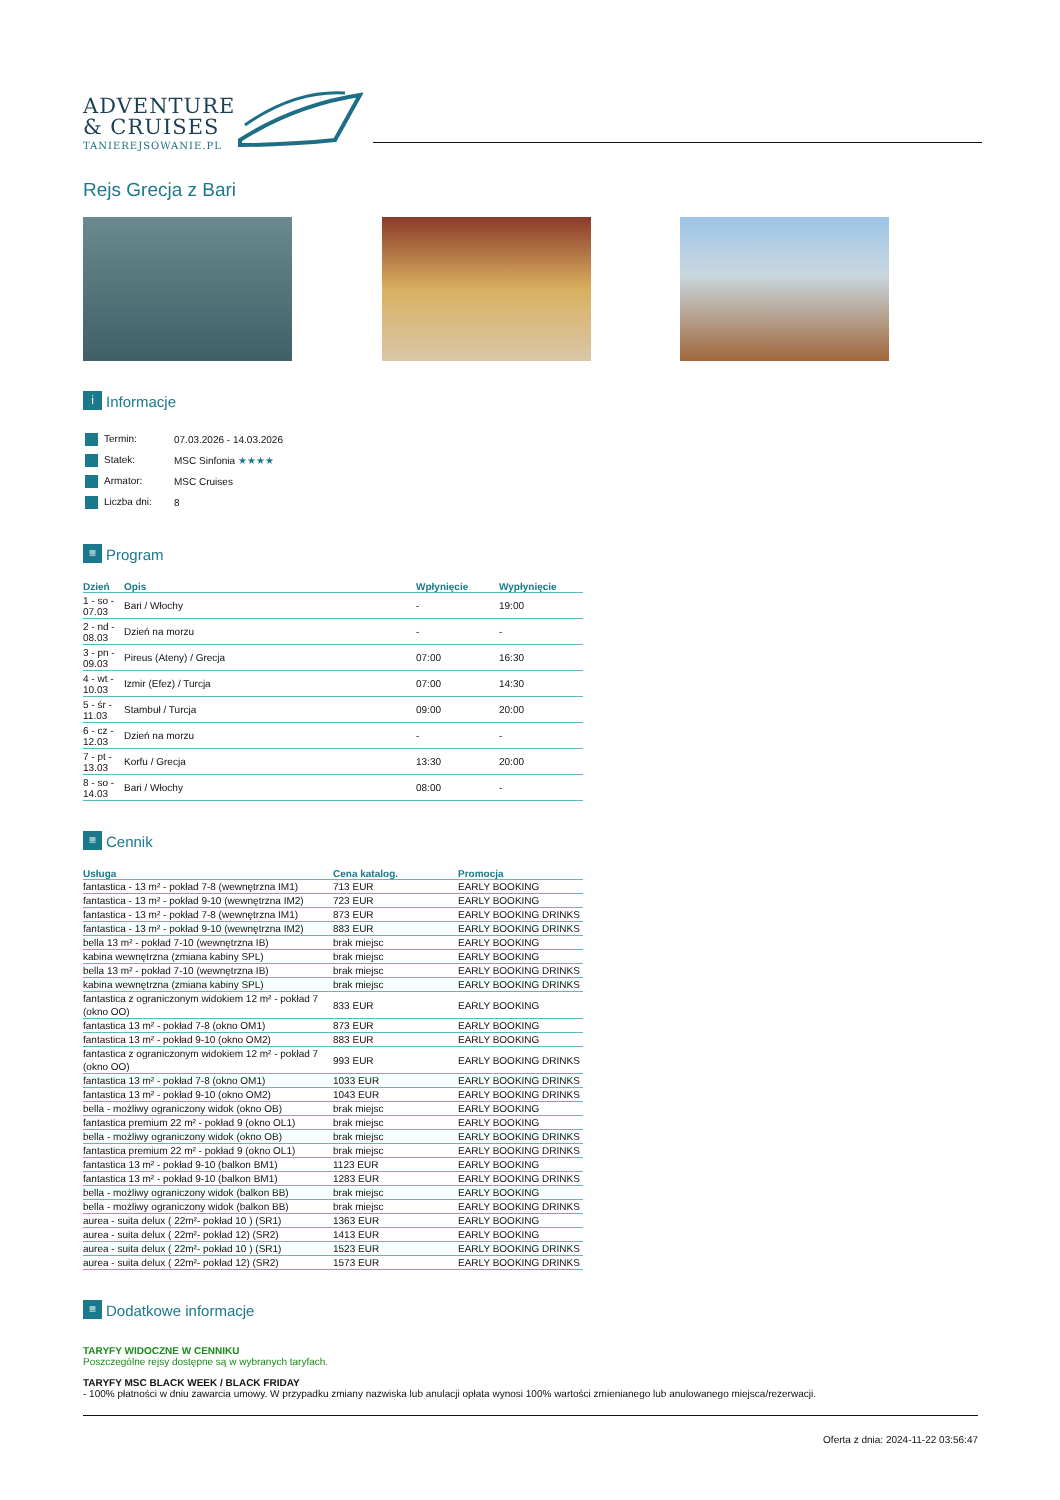ADVENTURE
& CRUISES
TANIEREJSOWANIE.PL
Rejs Grecja z Bari
i Informacje
| Termin: | 07.03.2026 - 14.03.2026 |
| Statek: | MSC Sinfonia ★★★★ |
| Armator: | MSC Cruises |
| Liczba dni: | 8 |
≡ Program
| Dzień | Opis | Wpłynięcie | Wypłynięcie |
| --- | --- | --- | --- |
| 1 - so - 07.03 | Bari / Włochy | - | 19:00 |
| 2 - nd - 08.03 | Dzień na morzu | - | - |
| 3 - pn - 09.03 | Pireus (Ateny) / Grecja | 07:00 | 16:30 |
| 4 - wt - 10.03 | Izmir (Efez) / Turcja | 07:00 | 14:30 |
| 5 - śr - 11.03 | Stambuł / Turcja | 09:00 | 20:00 |
| 6 - cz - 12.03 | Dzień na morzu | - | - |
| 7 - pt - 13.03 | Korfu / Grecja | 13:30 | 20:00 |
| 8 - so - 14.03 | Bari / Włochy | 08:00 | - |
≡ Cennik
| Usługa | Cena katalog. | Promocja |
| --- | --- | --- |
| fantastica - 13 m² - pokład 7-8 (wewnętrzna IM1) | 713 EUR | EARLY BOOKING |
| fantastica - 13 m² - pokład 9-10 (wewnętrzna IM2) | 723 EUR | EARLY BOOKING |
| fantastica - 13 m² - pokład 7-8 (wewnętrzna IM1) | 873 EUR | EARLY BOOKING DRINKS |
| fantastica - 13 m² - pokład 9-10 (wewnętrzna IM2) | 883 EUR | EARLY BOOKING DRINKS |
| bella 13 m² - pokład 7-10 (wewnętrzna IB) | brak miejsc | EARLY BOOKING |
| kabina wewnętrzna (zmiana kabiny SPL) | brak miejsc | EARLY BOOKING |
| bella 13 m² - pokład 7-10 (wewnętrzna IB) | brak miejsc | EARLY BOOKING DRINKS |
| kabina wewnętrzna (zmiana kabiny SPL) | brak miejsc | EARLY BOOKING DRINKS |
| fantastica z ograniczonym widokiem 12 m² - pokład 7 (okno OO) | 833 EUR | EARLY BOOKING |
| fantastica 13 m² - pokład 7-8 (okno OM1) | 873 EUR | EARLY BOOKING |
| fantastica 13 m² - pokład 9-10 (okno OM2) | 883 EUR | EARLY BOOKING |
| fantastica z ograniczonym widokiem 12 m² - pokład 7 (okno OO) | 993 EUR | EARLY BOOKING DRINKS |
| fantastica 13 m² - pokład 7-8 (okno OM1) | 1033 EUR | EARLY BOOKING DRINKS |
| fantastica 13 m² - pokład 9-10 (okno OM2) | 1043 EUR | EARLY BOOKING DRINKS |
| bella - możliwy ograniczony widok (okno OB) | brak miejsc | EARLY BOOKING |
| fantastica premium 22 m² - pokład 9 (okno OL1) | brak miejsc | EARLY BOOKING |
| bella - możliwy ograniczony widok (okno OB) | brak miejsc | EARLY BOOKING DRINKS |
| fantastica premium 22 m² - pokład 9 (okno OL1) | brak miejsc | EARLY BOOKING DRINKS |
| fantastica 13 m² - pokład 9-10 (balkon BM1) | 1123 EUR | EARLY BOOKING |
| fantastica 13 m² - pokład 9-10 (balkon BM1) | 1283 EUR | EARLY BOOKING DRINKS |
| bella - możliwy ograniczony widok (balkon BB) | brak miejsc | EARLY BOOKING |
| bella - możliwy ograniczony widok (balkon BB) | brak miejsc | EARLY BOOKING DRINKS |
| aurea - suita delux ( 22m²- pokład 10 ) (SR1) | 1363 EUR | EARLY BOOKING |
| aurea - suita delux ( 22m²- pokład 12) (SR2) | 1413 EUR | EARLY BOOKING |
| aurea - suita delux ( 22m²- pokład 10 ) (SR1) | 1523 EUR | EARLY BOOKING DRINKS |
| aurea - suita delux ( 22m²- pokład 12) (SR2) | 1573 EUR | EARLY BOOKING DRINKS |
≡ Dodatkowe informacje
TARYFY WIDOCZNE W CENNIKU
Poszczególne rejsy dostępne są w wybranych taryfach.
TARYFY MSC BLACK WEEK / BLACK FRIDAY
- 100% płatności w dniu zawarcia umowy. W przypadku zmiany nazwiska lub anulacji opłata wynosi 100% wartości zmienianego lub anulowanego miejsca/rezerwacji.
Oferta z dnia: 2024-11-22 03:56:47